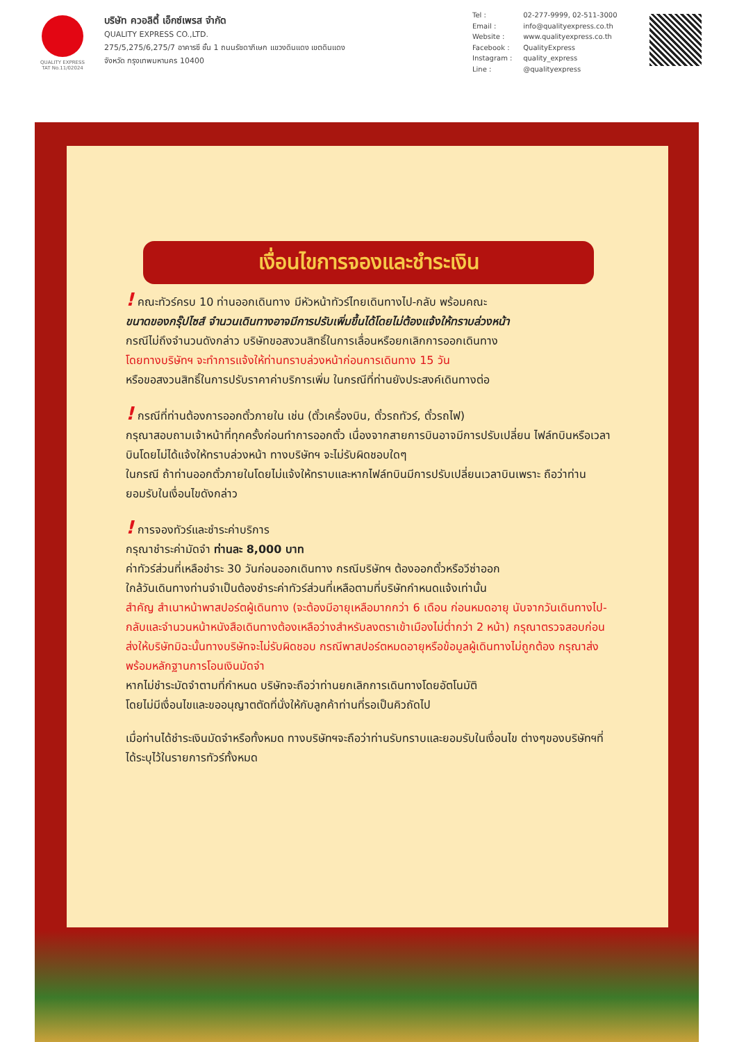QUALITY EXPRESS
TAT No.11/02024
บริษัท ควอลิตี้ เอ็กซ์เพรส จำกัด
QUALITY EXPRESS CO.,LTD.
275/5,275/6,275/7 อาคารซี ชั้น 1 ถนนรัชดาภิเษก แขวงดินแดง เขตดินแดง
จังหวัด กรุงเทพมหานคร 10400
Tel : 02-277-9999, 02-511-3000
Email : info@qualityexpress.co.th
Website : www.qualityexpress.co.th
Facebook : QualityExpress
Instagram : quality_express
Line : @qualityexpress
เงื่อนไขการจองและชำระเงิน
! คณะทัวร์ครบ 10 ท่านออกเดินทาง มีหัวหน้าทัวร์ไทยเดินทางไป-กลับ พร้อมคณะ
ขนาดของกรุ๊ปไซส์ จำนวนเดินทางอาจมีการปรับเพิ่มขึ้นได้โดยไม่ต้องแจ้งให้ทราบล่วงหน้า
กรณีไม่ถึงจำนวนดังกล่าว บริษัทขอสงวนสิทธิ์ในการเลื่อนหรือยกเลิกการออกเดินทาง
โดยทางบริษัทฯ จะทำการแจ้งให้ท่านทราบล่วงหน้าก่อนการเดินทาง 15 วัน
หรือขอสงวนสิทธิ์ในการปรับราคาค่าบริการเพิ่ม ในกรณีที่ท่านยังประสงค์เดินทางต่อ
! กรณีที่ท่านต้องการออกตั๋วภายใน เช่น (ตั๋วเครื่องบิน, ตั๋วรถทัวร์, ตั๋วรถไฟ)
กรุณาสอบถามเจ้าหน้าที่ทุกครั้งก่อนทำการออกตั๋ว เนื่องจากสายการบินอาจมีการปรับเปลี่ยน ไฟล์ทบินหรือเวลาบินโดยไม่ได้แจ้งให้ทราบล่วงหน้า ทางบริษัทฯ จะไม่รับผิดชอบใดๆ
ในกรณี ถ้าท่านออกตั๋วภายในโดยไม่แจ้งให้ทราบและหากไฟล์ทบินมีการปรับเปลี่ยนเวลาบินเพราะ ถือว่าท่านยอมรับในเงื่อนไขดังกล่าว
! การจองทัวร์และชำระค่าบริการ
กรุณาชำระค่ามัดจำ ท่านละ 8,000 บาท
ค่าทัวร์ส่วนที่เหลือชำระ 30 วันก่อนออกเดินทาง กรณีบริษัทฯ ต้องออกตั๋วหรือวีซ่าออก
ใกล้วันเดินทางท่านจำเป็นต้องชำระค่าทัวร์ส่วนที่เหลือตามที่บริษัทกำหนดแจ้งเท่านั้น
สำคัญ สำเนาหน้าพาสปอร์ตผู้เดินทาง (จะต้องมีอายุเหลือมากกว่า 6 เดือน ก่อนหมดอายุ นับจากวันเดินทางไป-กลับและจำนวนหน้าหนังสือเดินทางต้องเหลือว่างสำหรับลงตราเข้าเมืองไม่ต่ำกว่า 2 หน้า) กรุณาตรวจสอบก่อนส่งให้บริษัทมิฉะนั้นทางบริษัทจะไม่รับผิดชอบ กรณีพาสปอร์ตหมดอายุหรือข้อมูลผู้เดินทางไม่ถูกต้อง กรุณาส่งพร้อมหลักฐานการโอนเงินมัดจำ
หากไม่ชำระมัดจำตามที่กำหนด บริษัทจะถือว่าท่านยกเลิกการเดินทางโดยอัตโนมัติ
โดยไม่มีเงื่อนไขและขออนุญาตตัดที่นั่งให้กับลูกค้าท่านที่รอเป็นคิวถัดไป
เมื่อท่านได้ชำระเงินมัดจำหรือทั้งหมด ทางบริษัทฯจะถือว่าท่านรับทราบและยอมรับในเงื่อนไข ต่างๆของบริษัทฯที่ได้ระบุไว้ในรายการทัวร์ทั้งหมด